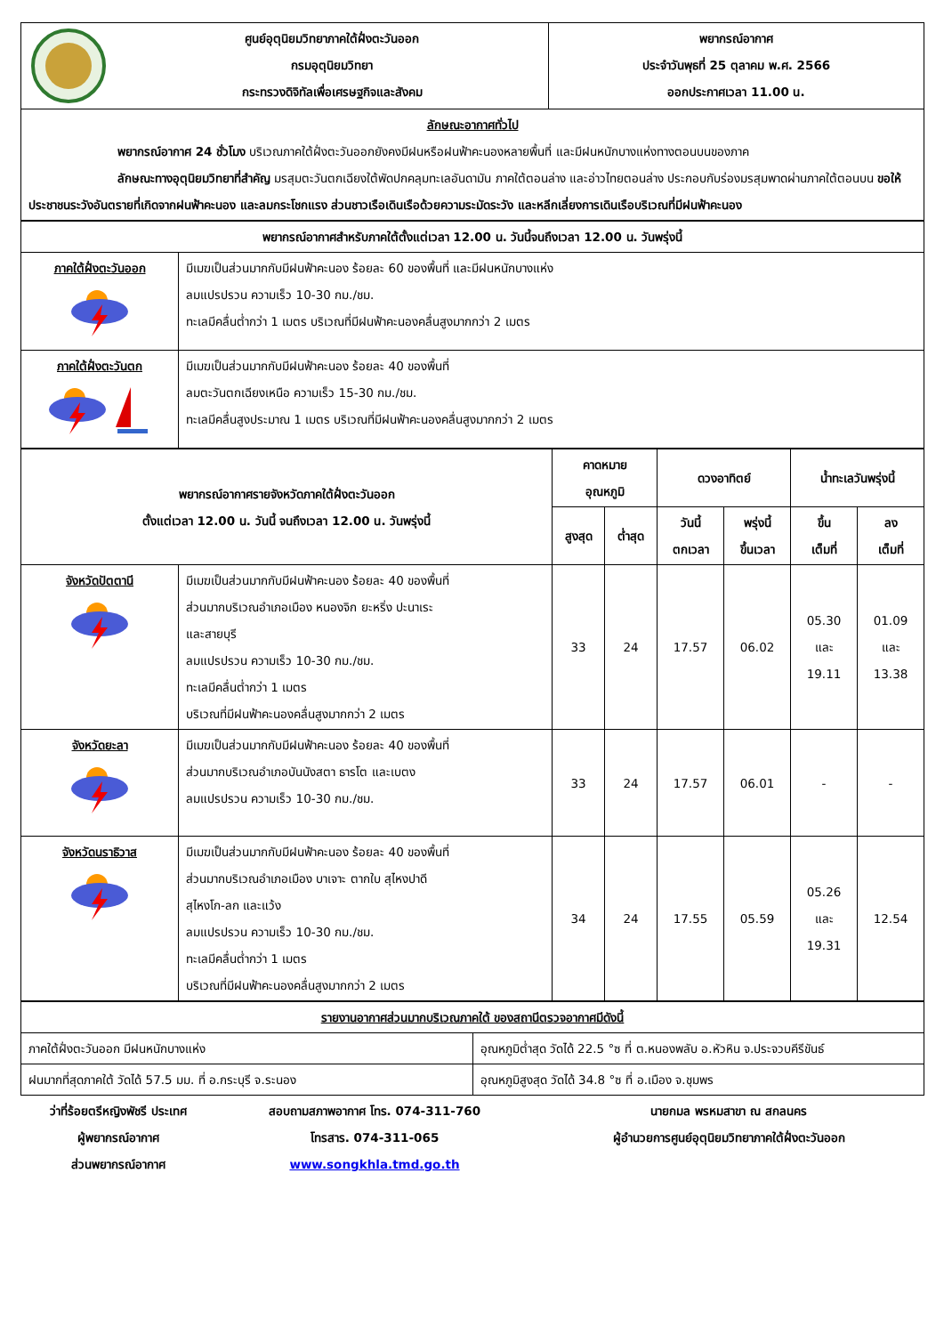| | ศูนย์อุตุนิยมวิทยาภาคใต้ฝั่งตะวันออก กรมอุตุนิยมวิทยา กระทรวงดิจิทัลเพื่อเศรษฐกิจและสังคม | พยากรณ์อากาศ ประจำวันพุธที่ 25 ตุลาคม พ.ศ. 2566 ออกประกาศเวลา 11.00 น. |
| ลักษณะอากาศทั่วไป พยากรณ์อากาศ 24 ชั่วโมง บริเวณภาคใต้ฝั่งตะวันออกยังคงมีฝนหรือฝนฟ้าคะนองหลายพื้นที่ และมีฝนหนักบางแห่งทางตอนบนของภาค ลักษณะทางอุตุนิยมวิทยาที่สำคัญ มรสุมตะวันตกเฉียงใต้พัดปกคลุมทะเลอันดามัน ภาคใต้ตอนล่าง และอ่าวไทยตอนล่าง ประกอบกับร่องมรสุมพาดผ่านภาคใต้ตอนบน ขอให้ประชาชนระวังอันตรายที่เกิดจากฝนฟ้าคะนอง และลมกระโชกแรง ส่วนชาวเรือเดินเรือด้วยความระมัดระวัง และหลีกเลี่ยงการเดินเรือบริเวณที่มีฝนฟ้าคะนอง | | |
| พยากรณ์อากาศสำหรับภาคใต้ตั้งแต่เวลา 12.00 น. วันนี้จนถึงเวลา 12.00 น. วันพรุ่งนี้ | |
| ภาคใต้ฝั่งตะวันออก | มีเมฆเป็นส่วนมากกับมีฝนฟ้าคะนอง ร้อยละ 60 ของพื้นที่ และมีฝนหนักบางแห่ง ลมแปรปรวน ความเร็ว 10-30 กม./ชม. ทะเลมีคลื่นต่ำกว่า 1 เมตร บริเวณที่มีฝนฟ้าคะนองคลื่นสูงมากกว่า 2 เมตร |
| ภาคใต้ฝั่งตะวันตก | มีเมฆเป็นส่วนมากกับมีฝนฟ้าคะนอง ร้อยละ 40 ของพื้นที่ ลมตะวันตกเฉียงเหนือ ความเร็ว 15-30 กม./ชม. ทะเลมีคลื่นสูงประมาณ 1 เมตร บริเวณที่มีฝนฟ้าคะนองคลื่นสูงมากกว่า 2 เมตร |
| พยากรณ์อากาศรายจังหวัดภาคใต้ฝั่งตะวันออก ตั้งแต่เวลา 12.00 น. วันนี้ จนถึงเวลา 12.00 น. วันพรุ่งนี้ | | คาดหมาย อุณหภูมิ | | ดวงอาทิตย์ | | น้ำทะเลวันพรุ่งนี้ | |
| --- | --- | --- | --- | --- | --- | --- | --- |
| | | สูงสุด | ต่ำสุด | วันนี้ ตกเวลา | พรุ่งนี้ ขึ้นเวลา | ขึ้น เต็มที่ | ลง เต็มที่ |
| จังหวัดปัตตานี | มีเมฆเป็นส่วนมากกับมีฝนฟ้าคะนอง ร้อยละ 40 ของพื้นที่ ส่วนมากบริเวณอำเภอเมือง หนองจิก ยะหริ่ง ปะนาเระ และสายบุรี ลมแปรปรวน ความเร็ว 10-30 กม./ชม. ทะเลมีคลื่นต่ำกว่า 1 เมตร บริเวณที่มีฝนฟ้าคะนองคลื่นสูงมากกว่า 2 เมตร | 33 | 24 | 17.57 | 06.02 | 05.30 และ 19.11 | 01.09 และ 13.38 |
| จังหวัดยะลา | มีเมฆเป็นส่วนมากกับมีฝนฟ้าคะนอง ร้อยละ 40 ของพื้นที่ ส่วนมากบริเวณอำเภอบันนังสตา ธารโต และเบตง ลมแปรปรวน ความเร็ว 10-30 กม./ชม. | 33 | 24 | 17.57 | 06.01 | - | - |
| จังหวัดนราธิวาส | มีเมฆเป็นส่วนมากกับมีฝนฟ้าคะนอง ร้อยละ 40 ของพื้นที่ ส่วนมากบริเวณอำเภอเมือง บาเจาะ ตากใบ สุไหงปาดี สุไหงโก-ลก และแว้ง ลมแปรปรวน ความเร็ว 10-30 กม./ชม. ทะเลมีคลื่นต่ำกว่า 1 เมตร บริเวณที่มีฝนฟ้าคะนองคลื่นสูงมากกว่า 2 เมตร | 34 | 24 | 17.55 | 05.59 | 05.26 และ 19.31 | 12.54 |
| รายงานอากาศส่วนมากบริเวณภาคใต้ ของสถานีตรวจอากาศมีดังนี้ | |
| ภาคใต้ฝั่งตะวันออก มีฝนหนักบางแห่ง | อุณหภูมิต่ำสุด วัดได้ 22.5 °ซ ที่ ต.หนองพลับ อ.หัวหิน จ.ประจวบคีรีขันธ์ |
| ฝนมากที่สุดภาคใต้ วัดได้ 57.5 มม. ที่ อ.กระบุรี จ.ระนอง | อุณหภูมิสูงสุด วัดได้ 34.8 °ซ ที่ อ.เมือง จ.ชุมพร |
ว่าที่ร้อยตรีหญิงพัชรี ประเทศ
ผู้พยากรณ์อากาศ
ส่วนพยากรณ์อากาศ
สอบถามสภาพอากาศ โทร. 074-311-760
โทรสาร. 074-311-065
www.songkhla.tmd.go.th
นายกมล พรหมสาขา ณ สกลนคร
ผู้อำนวยการศูนย์อุตุนิยมวิทยาภาคใต้ฝั่งตะวันออก